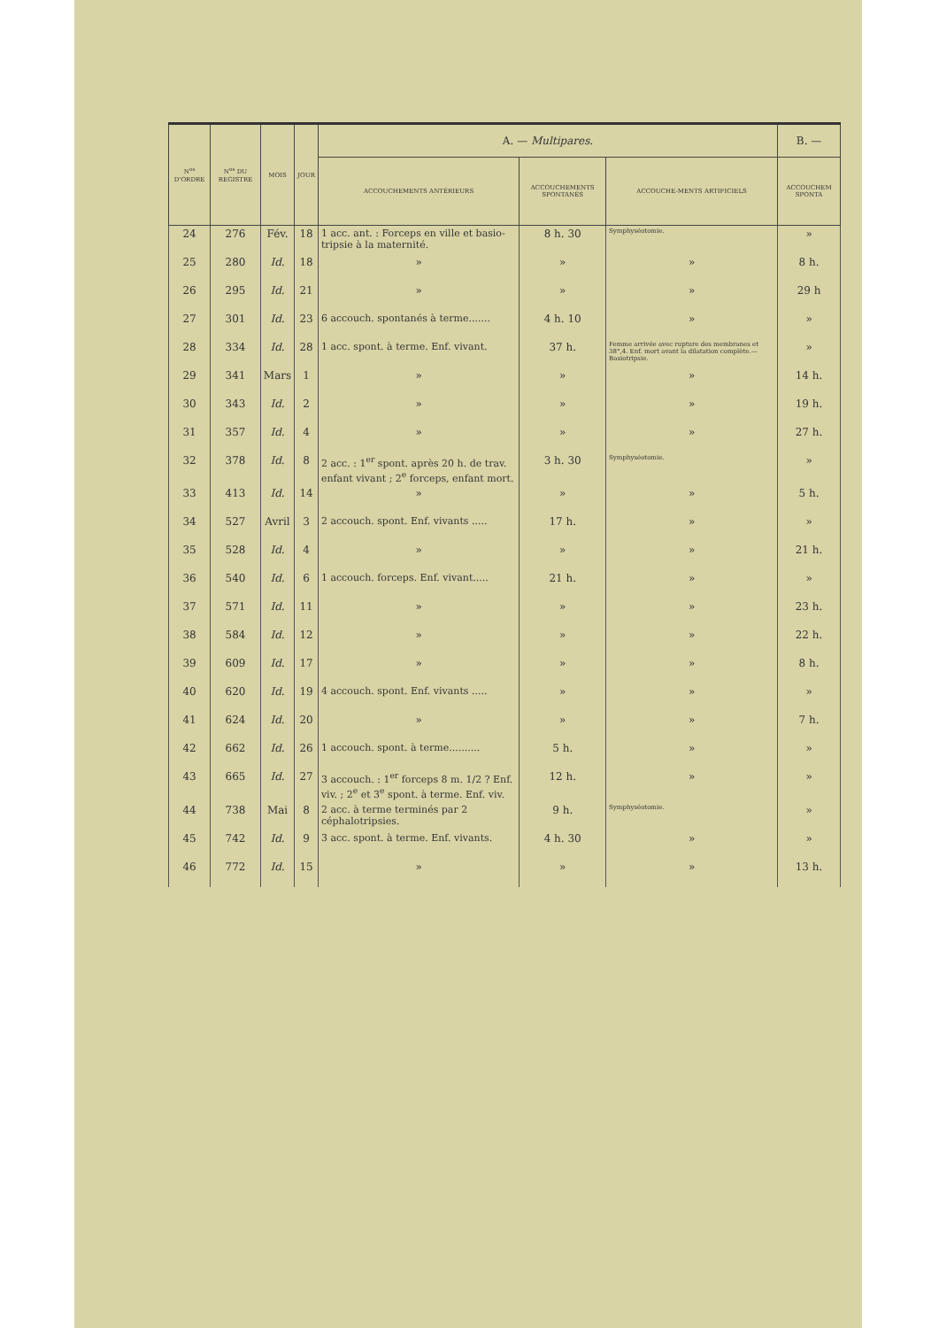| N<sup>os</sup> D'ORDRE | N<sup>os</sup> DU REGISTRE | MOIS | JOUR | A. — Multipares. | | | B. — |
| --- | --- | --- | --- | --- | --- | --- | --- |
| | | | | ACCOUCHEMENTS ANTÉRIEURS | ACCOUCHEMENTS SPONTANÉS | ACCOUCHE-MENTS ARTIFICIELS | ACCOUCHEM SPONTA |
| 24 | 276 | Fév. | 18 | 1 acc. ant. : Forceps en ville et basio-tripsie à la maternité. | 8 h. 30 | Symphyséotomie. | » |
| 25 | 280 | Id. | 18 | » | » | » | 8 h. |
| 26 | 295 | Id. | 21 | » | » | » | 29 h |
| 27 | 301 | Id. | 23 | 6 accouch. spontanés à terme....... | 4 h. 10 | » | » |
| 28 | 334 | Id. | 28 | 1 acc. spont. à terme. Enf. vivant. | 37 h. | Femme arrivée avec rupture des membranes et 38°,4. Enf. mort avant la dilatation complète.— Basiotripsie. | » |
| 29 | 341 | Mars | 1 | » | » | » | 14 h. |
| 30 | 343 | Id. | 2 | » | » | » | 19 h. |
| 31 | 357 | Id. | 4 | » | » | » | 27 h. |
| 32 | 378 | Id. | 8 | 2 acc. : 1<sup>er</sup> spont. après 20 h. de trav. enfant vivant ; 2<sup>e</sup> forceps, enfant mort. | 3 h. 30 | Symphyséotomie. | » |
| 33 | 413 | Id. | 14 | » | » | » | 5 h. |
| 34 | 527 | Avril | 3 | 2 accouch. spont. Enf. vivants ..... | 17 h. | » | » |
| 35 | 528 | Id. | 4 | » | » | » | 21 h. |
| 36 | 540 | Id. | 6 | 1 accouch. forceps. Enf. vivant..... | 21 h. | » | » |
| 37 | 571 | Id. | 11 | » | » | » | 23 h. |
| 38 | 584 | Id. | 12 | » | » | » | 22 h. |
| 39 | 609 | Id. | 17 | » | » | » | 8 h. |
| 40 | 620 | Id. | 19 | 4 accouch. spont. Enf. vivants ..... | » | » | » |
| 41 | 624 | Id. | 20 | » | » | » | 7 h. |
| 42 | 662 | Id. | 26 | 1 accouch. spont. à terme.......... | 5 h. | » | » |
| 43 | 665 | Id. | 27 | 3 accouch. : 1<sup>er</sup> forceps 8 m. 1/2 ? Enf. viv. ; 2<sup>e</sup> et 3<sup>e</sup> spont. à terme. Enf. viv. | 12 h. | » | » |
| 44 | 738 | Mai | 8 | 2 acc. à terme terminés par 2 céphalotripsies. | 9 h. | Symphyséotomie. | » |
| 45 | 742 | Id. | 9 | 3 acc. spont. à terme. Enf. vivants. | 4 h. 30 | » | » |
| 46 | 772 | Id. | 15 | » | » | » | 13 h. |